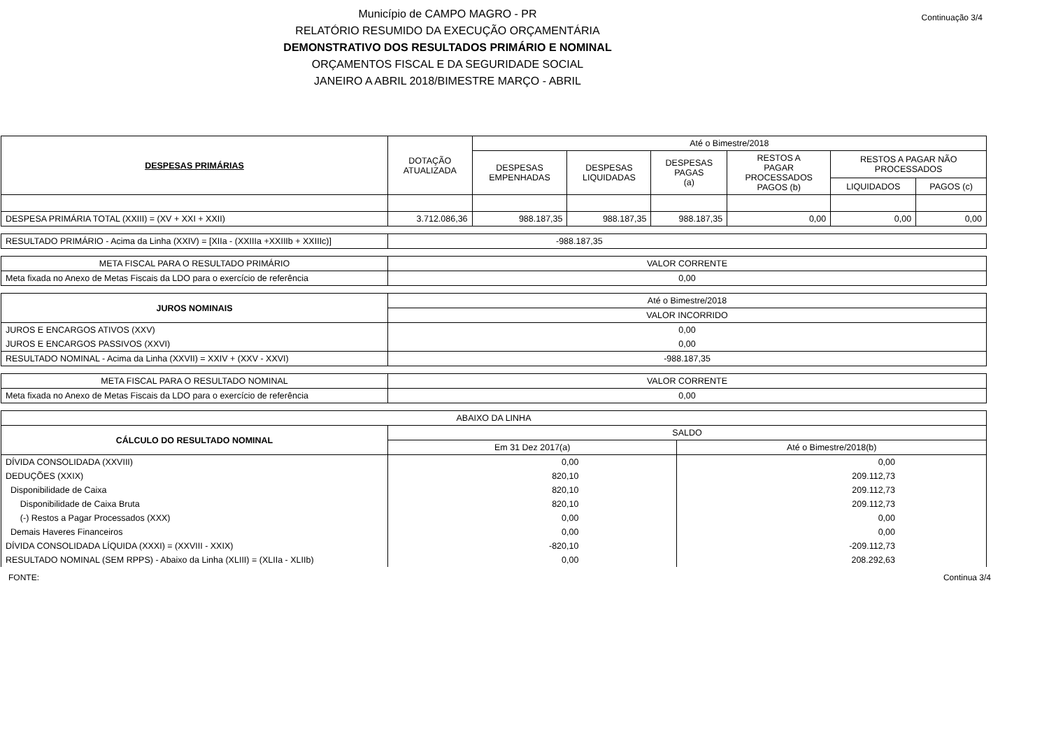Continuação 3/4
Município de CAMPO MAGRO - PR
RELATÓRIO RESUMIDO DA EXECUÇÃO ORÇAMENTÁRIA
DEMONSTRATIVO DOS RESULTADOS PRIMÁRIO E NOMINAL
ORÇAMENTOS FISCAL E DA SEGURIDADE SOCIAL
JANEIRO A ABRIL 2018/BIMESTRE MARÇO - ABRIL
| DESPESAS PRIMÁRIAS | DOTAÇÃO ATUALIZADA | Até o Bimestre/2018 | | | | | |
| --- | --- | --- | --- | --- | --- | --- | --- |
| | | DESPESAS EMPENHADAS | DESPESAS LIQUIDADAS | DESPESAS PAGAS (a) | RESTOS A PAGAR PROCESSADOS PAGOS (b) | RESTOS A PAGAR NÃO PROCESSADOS | |
| | | | | | | LIQUIDADOS | PAGOS (c) |
| DESPESA PRIMÁRIA TOTAL (XXIII) = (XV + XXI + XXII) | 3.712.086,36 | 988.187,35 | 988.187,35 | 988.187,35 | 0,00 | 0,00 | 0,00 |
| RESULTADO PRIMÁRIO - Acima da Linha (XXIV) = [XIIa - (XXIIIa +XXIIIb + XXIIIc)] | -988.187,35 |
| META FISCAL PARA O RESULTADO PRIMÁRIO | VALOR CORRENTE |
| Meta fixada no Anexo de Metas Fiscais da LDO para o exercício de referência | 0,00 |
| JUROS NOMINAIS | Até o Bimestre/2018 |
| | VALOR INCORRIDO |
| JUROS E ENCARGOS ATIVOS (XXV) | 0,00 |
| JUROS E ENCARGOS PASSIVOS (XXVI) | 0,00 |
| RESULTADO NOMINAL - Acima da Linha (XXVII) = XXIV + (XXV - XXVI) | -988.187,35 |
| META FISCAL PARA O RESULTADO NOMINAL | VALOR CORRENTE |
| Meta fixada no Anexo de Metas Fiscais da LDO para o exercício de referência | 0,00 |
| ABAIXO DA LINHA | | |
| CÁLCULO DO RESULTADO NOMINAL | SALDO | |
| | Em 31 Dez 2017(a) | Até o Bimestre/2018(b) |
| DÍVIDA CONSOLIDADA (XXVIII) | 0,00 | 0,00 |
| DEDUÇÕES (XXIX) | 820,10 | 209.112,73 |
| Disponibilidade de Caixa | 820,10 | 209.112,73 |
| Disponibilidade de Caixa Bruta | 820,10 | 209.112,73 |
| (-) Restos a Pagar Processados (XXX) | 0,00 | 0,00 |
| Demais Haveres Financeiros | 0,00 | 0,00 |
| DÍVIDA CONSOLIDADA LÍQUIDA (XXXI) = (XXVIII - XXIX) | -820,10 | -209.112,73 |
| RESULTADO NOMINAL (SEM RPPS) - Abaixo da Linha (XLIII) = (XLIIa - XLIIb) | 0,00 | 208.292,63 |
FONTE: Continua 3/4